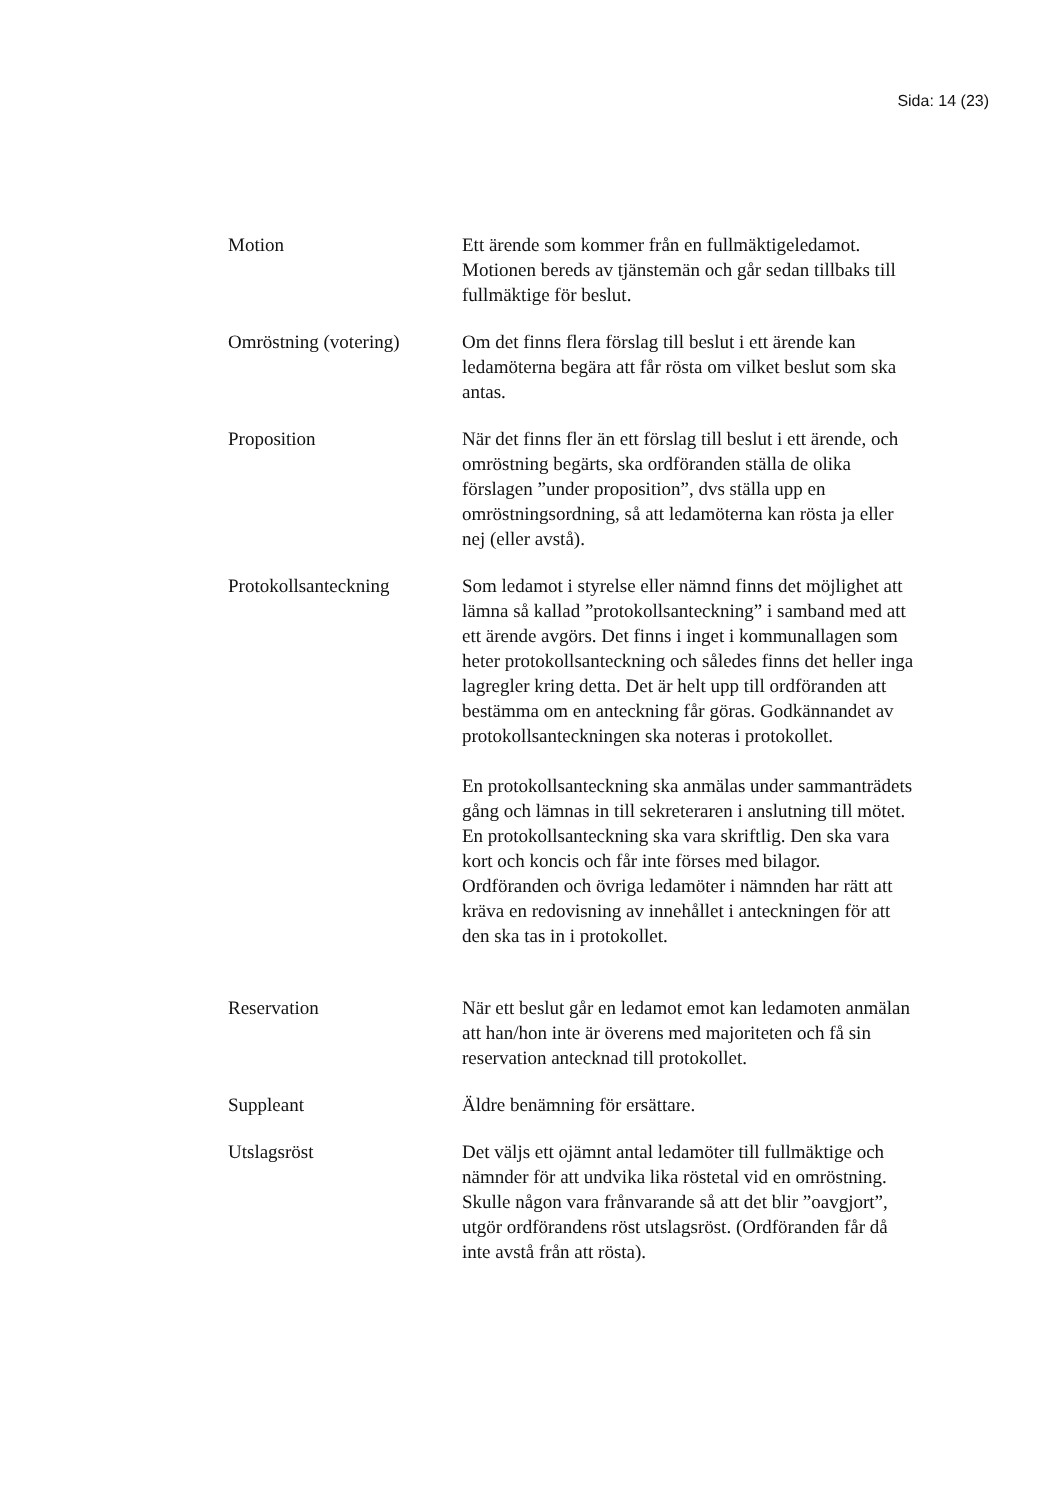Sida: 14 (23)
Motion Ett ärende som kommer från en fullmäktigeledamot. Motionen bereds av tjänstemän och går sedan tillbaks till fullmäktige för beslut.
Omröstning (votering)
Om det finns flera förslag till beslut i ett ärende kan ledamöterna begära att får rösta om vilket beslut som ska antas.
Proposition När det finns fler än ett förslag till beslut i ett ärende, och omröstning begärts, ska ordföranden ställa de olika förslagen ”under proposition”, dvs ställa upp en omröstningsordning, så att ledamöterna kan rösta ja eller nej (eller avstå).
Protokollsanteckning Som ledamot i styrelse eller nämnd finns det möjlighet att lämna så kallad ”protokollsanteckning” i samband med att ett ärende avgörs. Det finns i inget i kommunallagen som heter protokollsanteckning och således finns det heller inga lagregler kring detta. Det är helt upp till ordföranden att bestämma om en anteckning får göras. Godkännandet av protokollsanteckningen ska noteras i protokollet.
En protokollsanteckning ska anmälas under sammanträdets gång och lämnas in till sekreteraren i anslutning till mötet. En protokollsanteckning ska vara skriftlig. Den ska vara kort och koncis och får inte förses med bilagor. Ordföranden och övriga ledamöter i nämnden har rätt att kräva en redovisning av innehållet i anteckningen för att den ska tas in i protokollet.
Reservation När ett beslut går en ledamot emot kan ledamoten anmälan att han/hon inte är överens med majoriteten och få sin reservation antecknad till protokollet.
Suppleant Äldre benämning för ersättare.
Utslagsröst Det väljs ett ojämnt antal ledamöter till fullmäktige och nämnder för att undvika lika röstetal vid en omröstning. Skulle någon vara frånvarande så att det blir ”oavgjort”, utgör ordförandens röst utslagsröst. (Ordföranden får då inte avstå från att rösta).